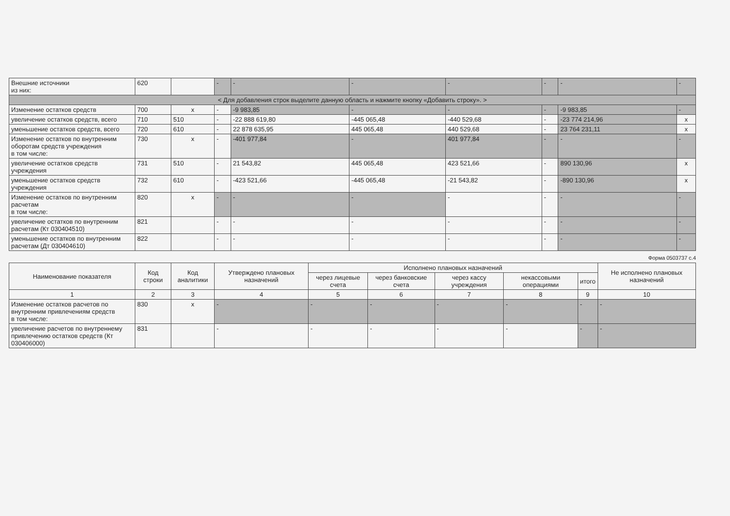| Внешние источники из них: | 620 | | - | - | - | - | - | - | - |
| < Для добавления строк выделите данную область и нажмите кнопку «Добавить строку». > | | | | | | | | | |
| Изменение остатков средств | 700 | x | - | -9 983,85 | - | - | - | -9 983,85 | - |
| увеличение остатков средств, всего | 710 | 510 | - | -22 888 619,80 | -445 065,48 | -440 529,68 | - | -23 774 214,96 | x |
| уменьшение остатков средств, всего | 720 | 610 | - | 22 878 635,95 | 445 065,48 | 440 529,68 | - | 23 764 231,11 | x |
| Изменение остатков по внутренним оборотам средств учреждения в том числе: | 730 | x | - | -401 977,84 | - | 401 977,84 | - | - | - |
| увеличение остатков средств учреждения | 731 | 510 | - | 21 543,82 | 445 065,48 | 423 521,66 | - | 890 130,96 | x |
| уменьшение остатков средств учреждения | 732 | 610 | - | -423 521,66 | -445 065,48 | -21 543,82 | - | -890 130,96 | x |
| Изменение остатков по внутренним расчетам в том числе: | 820 | x | - | - | - | - | - | - | - |
| увеличение остатков по внутренним расчетам (Кт 030404510) | 821 | | - | - | - | - | - | - | - |
| уменьшение остатков по внутренним расчетам (Дт 030404610) | 822 | | - | - | - | - | - | - | - |
Форма 0503737 с.4
| Наименование показателя | Код строки | Код аналитики | Утверждено плановых назначений | Исполнено плановых назначений | | | | | Не исполнено плановых назначений |
| --- | --- | --- | --- | --- | --- | --- | --- | --- | --- |
| | | | | через лицевые счета | через банковские счета | через кассу учреждения | некассовыми операциями | итого | |
| 1 | 2 | 3 | 4 | 5 | 6 | 7 | 8 | 9 | 10 |
| Изменение остатков расчетов по внутренним привлечениям средств в том числе: | 830 | x | - | - | - | - | - | - | - |
| увеличение расчетов по внутреннему привлечению остатков средств (Кт 030406000) | 831 | | - | - | - | - | - | - | - |